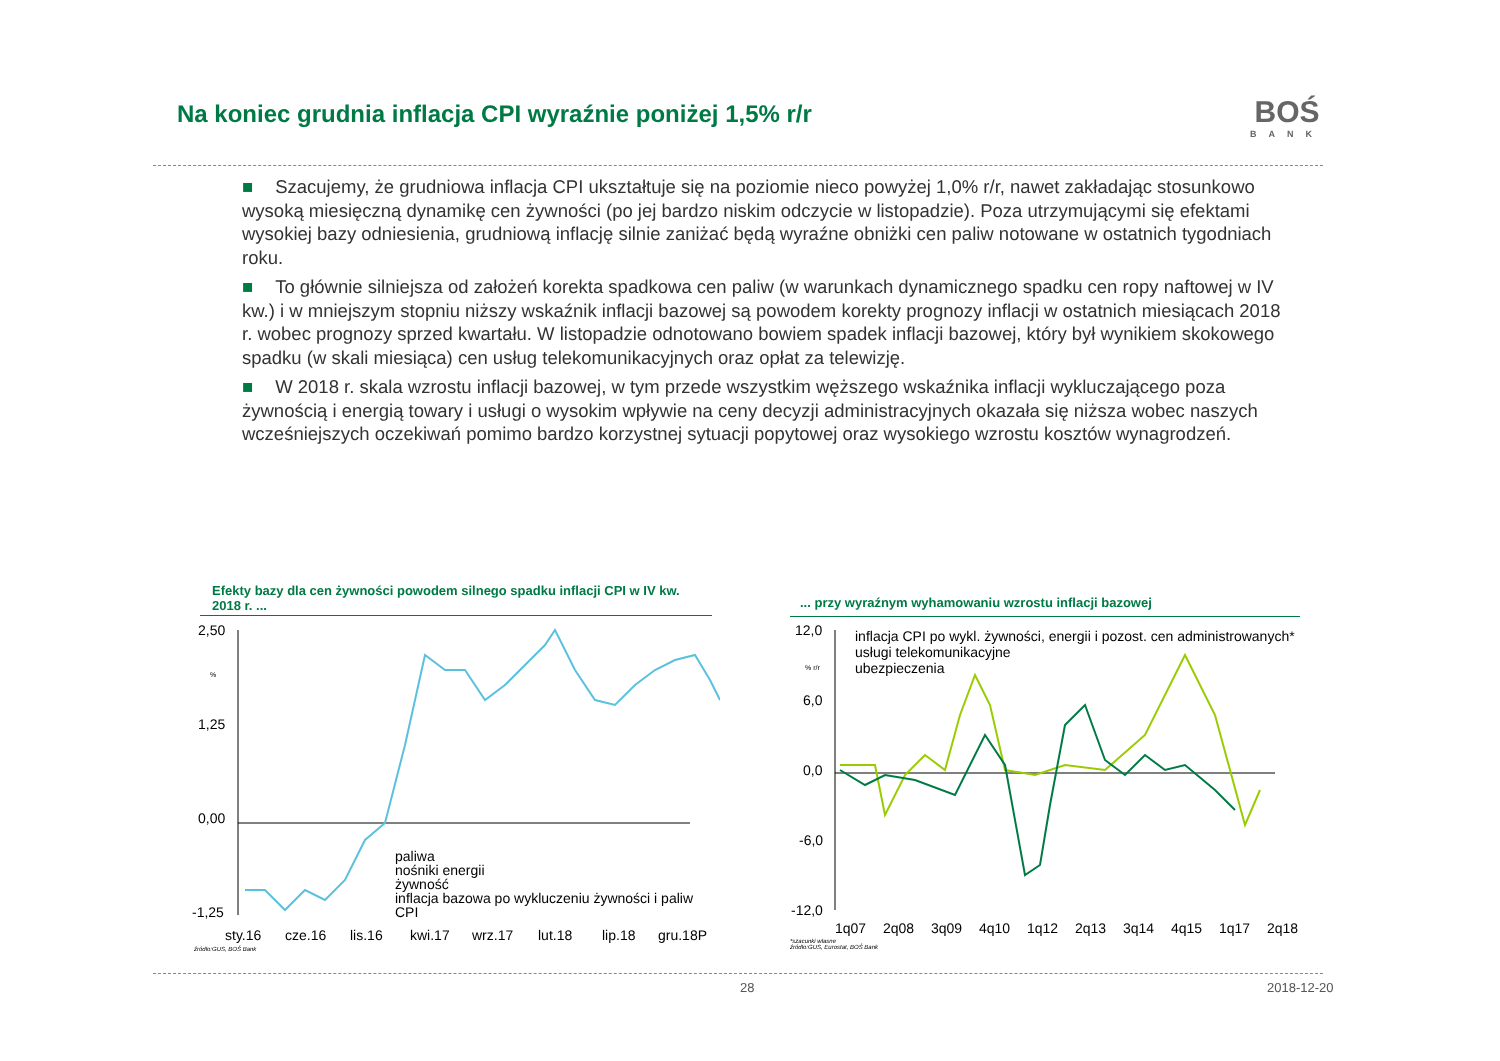Na koniec grudnia inflacja CPI wyraźnie poniżej 1,5% r/r
BOŚ
BANK
■ Szacujemy, że grudniowa inflacja CPI ukształtuje się na poziomie nieco powyżej 1,0% r/r, nawet zakładając stosunkowo wysoką miesięczną dynamikę cen żywności (po jej bardzo niskim odczycie w listopadzie). Poza utrzymującymi się efektami wysokiej bazy odniesienia, grudniową inflację silnie zaniżać będą wyraźne obniżki cen paliw notowane w ostatnich tygodniach roku.
■ To głównie silniejsza od założeń korekta spadkowa cen paliw (w warunkach dynamicznego spadku cen ropy naftowej w IV kw.) i w mniejszym stopniu niższy wskaźnik inflacji bazowej są powodem korekty prognozy inflacji w ostatnich miesiącach 2018 r. wobec prognozy sprzed kwartału. W listopadzie odnotowano bowiem spadek inflacji bazowej, który był wynikiem skokowego spadku (w skali miesiąca) cen usług telekomunikacyjnych oraz opłat za telewizję.
■ W 2018 r. skala wzrostu inflacji bazowej, w tym przede wszystkim węższego wskaźnika inflacji wykluczającego poza żywnością i energią towary i usługi o wysokim wpływie na ceny decyzji administracyjnych okazała się niższa wobec naszych wcześniejszych oczekiwań pomimo bardzo korzystnej sytuacji popytowej oraz wysokiego wzrostu kosztów wynagrodzeń.
Efekty bazy dla cen żywności powodem silnego spadku inflacji CPI w IV kw. 2018 r. ...
... przy wyraźnym wyhamowaniu wzrostu inflacji bazowej
2,50
1,25
0,00
-1,25
%
paliwa
nośniki energii
żywność
inflacja bazowa po wykluczeniu żywności i paliw
CPI
sty.16
cze.16
lis.16
kwi.17
wrz.17
lut.18
lip.18
gru.18P
źródło:GUS, BOŚ Bank
12,0
6,0
0,0
-6,0
-12,0
% r/r
inflacja CPI po wykl. żywności, energii i pozost. cen administrowanych*
usługi telekomunikacyjne
ubezpieczenia
1q07
2q08
3q09
4q10
1q12
2q13
3q14
4q15
1q17
2q18
*szacunki własne
źródło:GUS, Eurostat, BOŚ Bank
28 2018-12-20